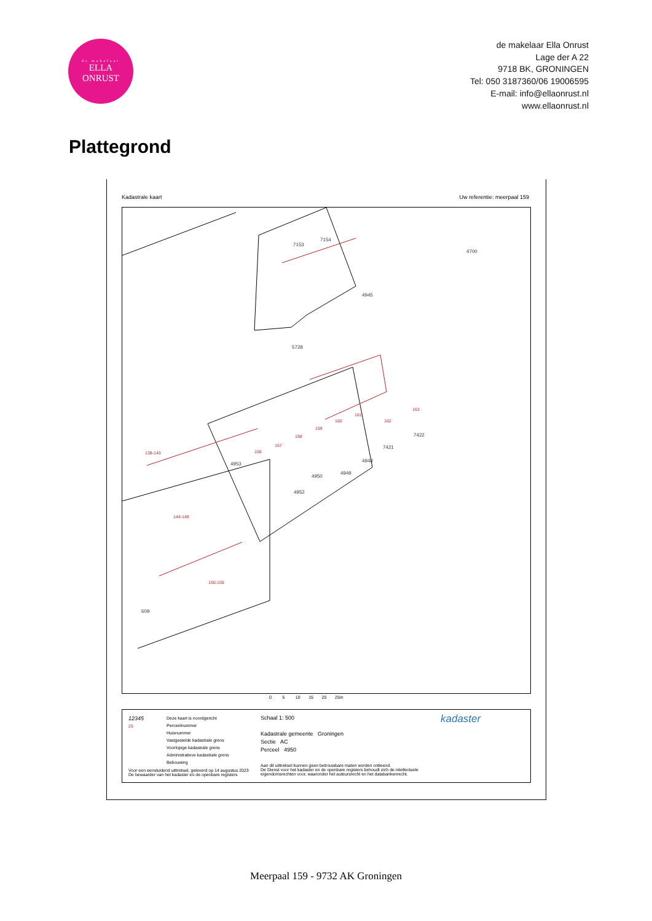de makelaar
ELLA
ONRUST
de makelaar Ella Onrust
Lage der A 22
9718 BK, GRONINGEN
Tel: 050 3187360/06 19006595
E-mail: info@ellaonrust.nl
www.ellaonrust.nl
Plattegrond
Kadastrale kaart Uw referentie: meerpaal 159
5728
609
4953
4952
4950
4949
4948
7421
7422
7154
7153
4700
4945
138-143
144-149
150-155
156
157
158
159
160
161
162
163
0 5 10 15 20 25m
12345
25
Deze kaart is noordgericht
Perceelnummer
Huisnummer
Vastgestelde kadastrale grens
Voorlopige kadastrale grens
Administratieve kadastrale grens
Bebouwing
Voor een eensluidend uittreksel, geleverd op 14 augustus 2023
De bewaarder van het kadaster en de openbare registers
Schaal 1: 500
Kadastrale gemeente Groningen
Sectie AC
Perceel 4950
Aan dit uittreksel kunnen geen betrouwbare maten worden ontleend.
De Dienst voor het kadaster en de openbare registers behoudt zich de intellectuele
eigendomsrechten voor, waaronder het auteursrecht en het databankenrecht.
kadaster
Meerpaal 159 - 9732 AK Groningen